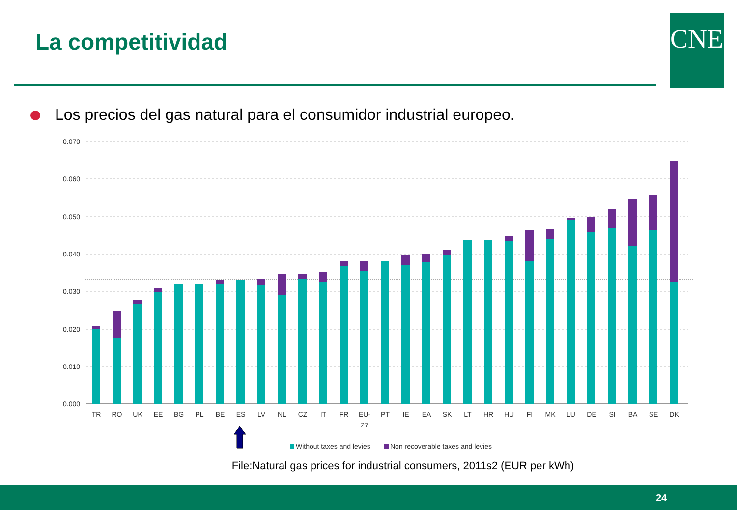La competitividad CNE
Los precios del gas natural para el consumidor industrial europeo.
0.070
0.060
0.050
0.040
0.030
0.020
0.010
0.000
TR
RO
UK
EE
BG
PL
BE
ES
LV
NL
CZ
IT
FR
EU-
27
PT
IE
EA
SK
LT
HR
HU
FI
MK
LU
DE
SI
BA
SE
DK
Without taxes and levies
Non recoverable taxes and levies
File:Natural gas prices for industrial consumers, 2011s2 (EUR per kWh)
24